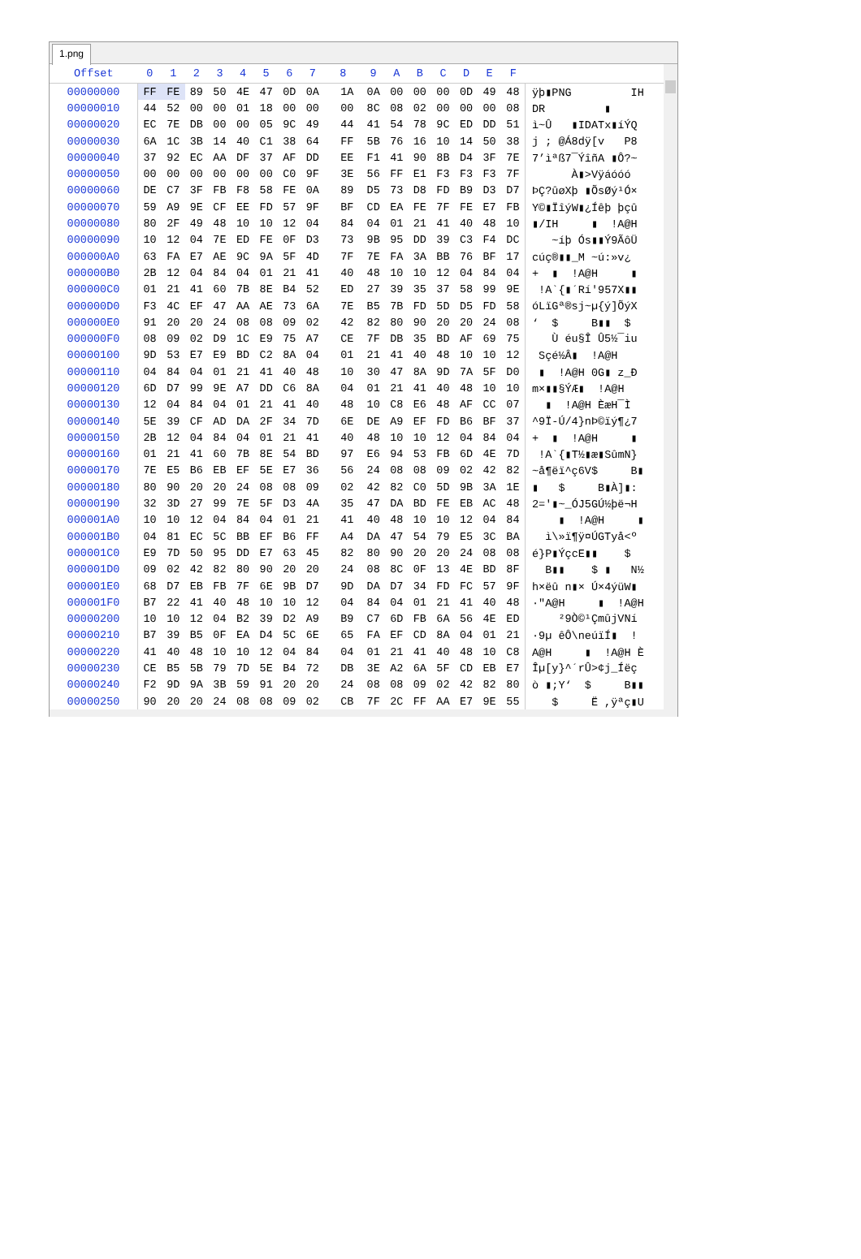1.png
| Offset | 0 | 1 | 2 | 3 | 4 | 5 | 6 | 7 | 8 | 9 | A | B | C | D | E | F | |
| --- | --- | --- | --- | --- | --- | --- | --- | --- | --- | --- | --- | --- | --- | --- | --- | --- | --- |
| 00000000 | FF | FE | 89 | 50 | 4E | 47 | 0D | 0A | 1A | 0A | 00 | 00 | 00 | 0D | 49 | 48 | ÿþ▮PNG IH |
| 00000010 | 44 | 52 | 00 | 00 | 01 | 18 | 00 | 00 | 00 | 8C | 08 | 02 | 00 | 00 | 00 | 08 | DR ▮ |
| 00000020 | EC | 7E | DB | 00 | 00 | 05 | 9C | 49 | 44 | 41 | 54 | 78 | 9C | ED | DD | 51 | ì~Û ▮IDATx▮íÝQ |
| 00000030 | 6A | 1C | 3B | 14 | 40 | C1 | 38 | 64 | FF | 5B | 76 | 16 | 10 | 14 | 50 | 38 | j ; @Á8dÿ[v P8 |
| 00000040 | 37 | 92 | EC | AA | DF | 37 | AF | DD | EE | F1 | 41 | 90 | 8B | D4 | 3F | 7E | 7’ìªß7¯ÝîñA ▮Ô?~ |
| 00000050 | 00 | 00 | 00 | 00 | 00 | 00 | C0 | 9F | 3E | 56 | FF | E1 | F3 | F3 | F3 | 7F | À▮>Vÿáóóó |
| 00000060 | DE | C7 | 3F | FB | F8 | 58 | FE | 0A | 89 | D5 | 73 | D8 | FD | B9 | D3 | D7 | ÞÇ?ûøXþ ▮ÕsØý¹Ó× |
| 00000070 | 59 | A9 | 9E | CF | EE | FD | 57 | 9F | BF | CD | EA | FE | 7F | FE | E7 | FB | Y©▮ÏîýW▮¿Íêþ þçû |
| 00000080 | 80 | 2F | 49 | 48 | 10 | 10 | 12 | 04 | 84 | 04 | 01 | 21 | 41 | 40 | 48 | 10 | ▮/IH ▮ !A@H |
| 00000090 | 10 | 12 | 04 | 7E | ED | FE | 0F | D3 | 73 | 9B | 95 | DD | 39 | C3 | F4 | DC | ~íþ Ós▮▮Ý9ÃôÜ |
| 000000A0 | 63 | FA | E7 | AE | 9C | 9A | 5F | 4D | 7F | 7E | FA | 3A | BB | 76 | BF | 17 | cúç®▮▮_M ~ú:»v¿ |
| 000000B0 | 2B | 12 | 04 | 84 | 04 | 01 | 21 | 41 | 40 | 48 | 10 | 10 | 12 | 04 | 84 | 04 | + ▮ !A@H ▮ |
| 000000C0 | 01 | 21 | 41 | 60 | 7B | 8E | B4 | 52 | ED | 27 | 39 | 35 | 37 | 58 | 99 | 9E | !A`{▮´Rí'957X▮▮ |
| 000000D0 | F3 | 4C | EF | 47 | AA | AE | 73 | 6A | 7E | B5 | 7B | FD | 5D | D5 | FD | 58 | óLïGª®sj~µ{ý]ÕýX |
| 000000E0 | 91 | 20 | 20 | 24 | 08 | 08 | 09 | 02 | 42 | 82 | 80 | 90 | 20 | 20 | 24 | 08 | ‘ $ B▮▮ $ |
| 000000F0 | 08 | 09 | 02 | D9 | 1C | E9 | 75 | A7 | CE | 7F | DB | 35 | BD | AF | 69 | 75 | Ù éu§Î Û5½¯iu |
| 00000100 | 9D | 53 | E7 | E9 | BD | C2 | 8A | 04 | 01 | 21 | 41 | 40 | 48 | 10 | 10 | 12 | Sçé½Â▮ !A@H |
| 00000110 | 04 | 84 | 04 | 01 | 21 | 41 | 40 | 48 | 10 | 30 | 47 | 8A | 9D | 7A | 5F | D0 | ▮ !A@H 0G▮ z_Ð |
| 00000120 | 6D | D7 | 99 | 9E | A7 | DD | C6 | 8A | 04 | 01 | 21 | 41 | 40 | 48 | 10 | 10 | m×▮▮§ÝÆ▮ !A@H |
| 00000130 | 12 | 04 | 84 | 04 | 01 | 21 | 41 | 40 | 48 | 10 | C8 | E6 | 48 | AF | CC | 07 | ▮ !A@H ÈæH¯Ì |
| 00000140 | 5E | 39 | CF | AD | DA | 2F | 34 | 7D | 6E | DE | A9 | EF | FD | B6 | BF | 37 | ^9Ï-Ú/4}nÞ©ïý¶¿7 |
| 00000150 | 2B | 12 | 04 | 84 | 04 | 01 | 21 | 41 | 40 | 48 | 10 | 10 | 12 | 04 | 84 | 04 | + ▮ !A@H ▮ |
| 00000160 | 01 | 21 | 41 | 60 | 7B | 8E | 54 | BD | 97 | E6 | 94 | 53 | FB | 6D | 4E | 7D | !A`{▮T½▮æ▮SûmN} |
| 00000170 | 7E | E5 | B6 | EB | EF | 5E | E7 | 36 | 56 | 24 | 08 | 08 | 09 | 02 | 42 | 82 | ~å¶ëï^ç6V$ B▮ |
| 00000180 | 80 | 90 | 20 | 20 | 24 | 08 | 08 | 09 | 02 | 42 | 82 | C0 | 5D | 9B | 3A | 1E | ▮ $ B▮À]▮: |
| 00000190 | 32 | 3D | 27 | 99 | 7E | 5F | D3 | 4A | 35 | 47 | DA | BD | FE | EB | AC | 48 | 2='▮~_ÓJ5GÚ½þë¬H |
| 000001A0 | 10 | 10 | 12 | 04 | 84 | 04 | 01 | 21 | 41 | 40 | 48 | 10 | 10 | 12 | 04 | 84 | ▮ !A@H ▮ |
| 000001B0 | 04 | 81 | EC | 5C | BB | EF | B6 | FF | A4 | DA | 47 | 54 | 79 | E5 | 3C | BA | ì\»ï¶ÿ¤ÚGTyå<º |
| 000001C0 | E9 | 7D | 50 | 95 | DD | E7 | 63 | 45 | 82 | 80 | 90 | 20 | 20 | 24 | 08 | 08 | é}P▮ÝçcE▮▮ $ |
| 000001D0 | 09 | 02 | 42 | 82 | 80 | 90 | 20 | 20 | 24 | 08 | 8C | 0F | 13 | 4E | BD | 8F | B▮▮ $ ▮ N½ |
| 000001E0 | 68 | D7 | EB | FB | 7F | 6E | 9B | D7 | 9D | DA | D7 | 34 | FD | FC | 57 | 9F | h×ëû n▮× Ú×4ýüW▮ |
| 000001F0 | B7 | 22 | 41 | 40 | 48 | 10 | 10 | 12 | 04 | 84 | 04 | 01 | 21 | 41 | 40 | 48 | ·"A@H ▮ !A@H |
| 00000200 | 10 | 10 | 12 | 04 | B2 | 39 | D2 | A9 | B9 | C7 | 6D | FB | 6A | 56 | 4E | ED | ²9Ò©¹ÇmûjVNí |
| 00000210 | B7 | 39 | B5 | 0F | EA | D4 | 5C | 6E | 65 | FA | EF | CD | 8A | 04 | 01 | 21 | ·9µ êÔ\neúïÍ▮ ! |
| 00000220 | 41 | 40 | 48 | 10 | 10 | 12 | 04 | 84 | 04 | 01 | 21 | 41 | 40 | 48 | 10 | C8 | A@H ▮ !A@H È |
| 00000230 | CE | B5 | 5B | 79 | 7D | 5E | B4 | 72 | DB | 3E | A2 | 6A | 5F | CD | EB | E7 | Îµ[y}^´rÛ>¢j_Íëç |
| 00000240 | F2 | 9D | 9A | 3B | 59 | 91 | 20 | 20 | 24 | 08 | 08 | 09 | 02 | 42 | 82 | 80 | ò ▮;Y‘ $ B▮▮ |
| 00000250 | 90 | 20 | 20 | 24 | 08 | 08 | 09 | 02 | CB | 7F | 2C | FF | AA | E7 | 9E | 55 | $ Ë ,ÿªç▮U |